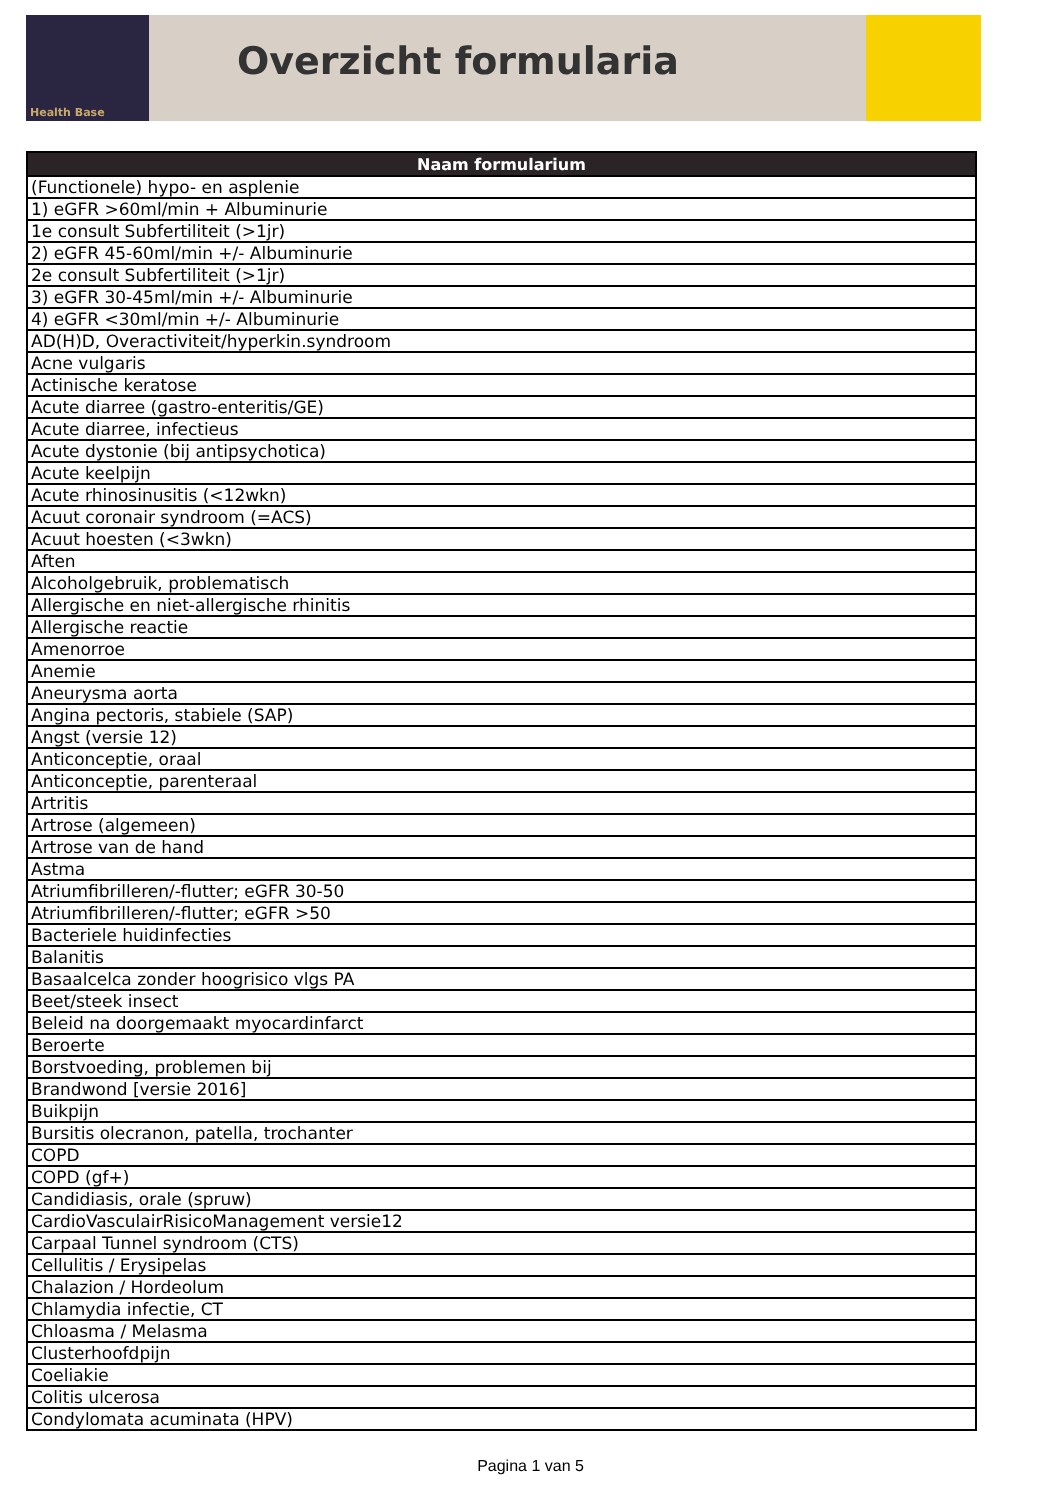Health Base
Overzicht formularia
| Naam formularium |
| --- |
| (Functionele) hypo- en asplenie |
| 1) eGFR >60ml/min + Albuminurie |
| 1e consult Subfertiliteit (>1jr) |
| 2) eGFR 45-60ml/min +/- Albuminurie |
| 2e consult Subfertiliteit (>1jr) |
| 3) eGFR 30-45ml/min +/- Albuminurie |
| 4) eGFR <30ml/min +/- Albuminurie |
| AD(H)D, Overactiviteit/hyperkin.syndroom |
| Acne vulgaris |
| Actinische keratose |
| Acute diarree (gastro-enteritis/GE) |
| Acute diarree, infectieus |
| Acute dystonie (bij antipsychotica) |
| Acute keelpijn |
| Acute rhinosinusitis (<12wkn) |
| Acuut coronair syndroom (=ACS) |
| Acuut hoesten (<3wkn) |
| Aften |
| Alcoholgebruik, problematisch |
| Allergische en niet-allergische rhinitis |
| Allergische reactie |
| Amenorroe |
| Anemie |
| Aneurysma aorta |
| Angina pectoris, stabiele (SAP) |
| Angst (versie 12) |
| Anticonceptie, oraal |
| Anticonceptie, parenteraal |
| Artritis |
| Artrose (algemeen) |
| Artrose van de hand |
| Astma |
| Atriumfibrilleren/-flutter; eGFR 30-50 |
| Atriumfibrilleren/-flutter; eGFR >50 |
| Bacteriele huidinfecties |
| Balanitis |
| Basaalcelca zonder hoogrisico vlgs PA |
| Beet/steek insect |
| Beleid na doorgemaakt myocardinfarct |
| Beroerte |
| Borstvoeding, problemen bij |
| Brandwond [versie 2016] |
| Buikpijn |
| Bursitis olecranon, patella, trochanter |
| COPD |
| COPD (gf+) |
| Candidiasis, orale (spruw) |
| CardioVasculairRisicoManagement versie12 |
| Carpaal Tunnel syndroom (CTS) |
| Cellulitis / Erysipelas |
| Chalazion / Hordeolum |
| Chlamydia infectie, CT |
| Chloasma / Melasma |
| Clusterhoofdpijn |
| Coeliakie |
| Colitis ulcerosa |
| Condylomata acuminata (HPV) |
Pagina 1 van 5